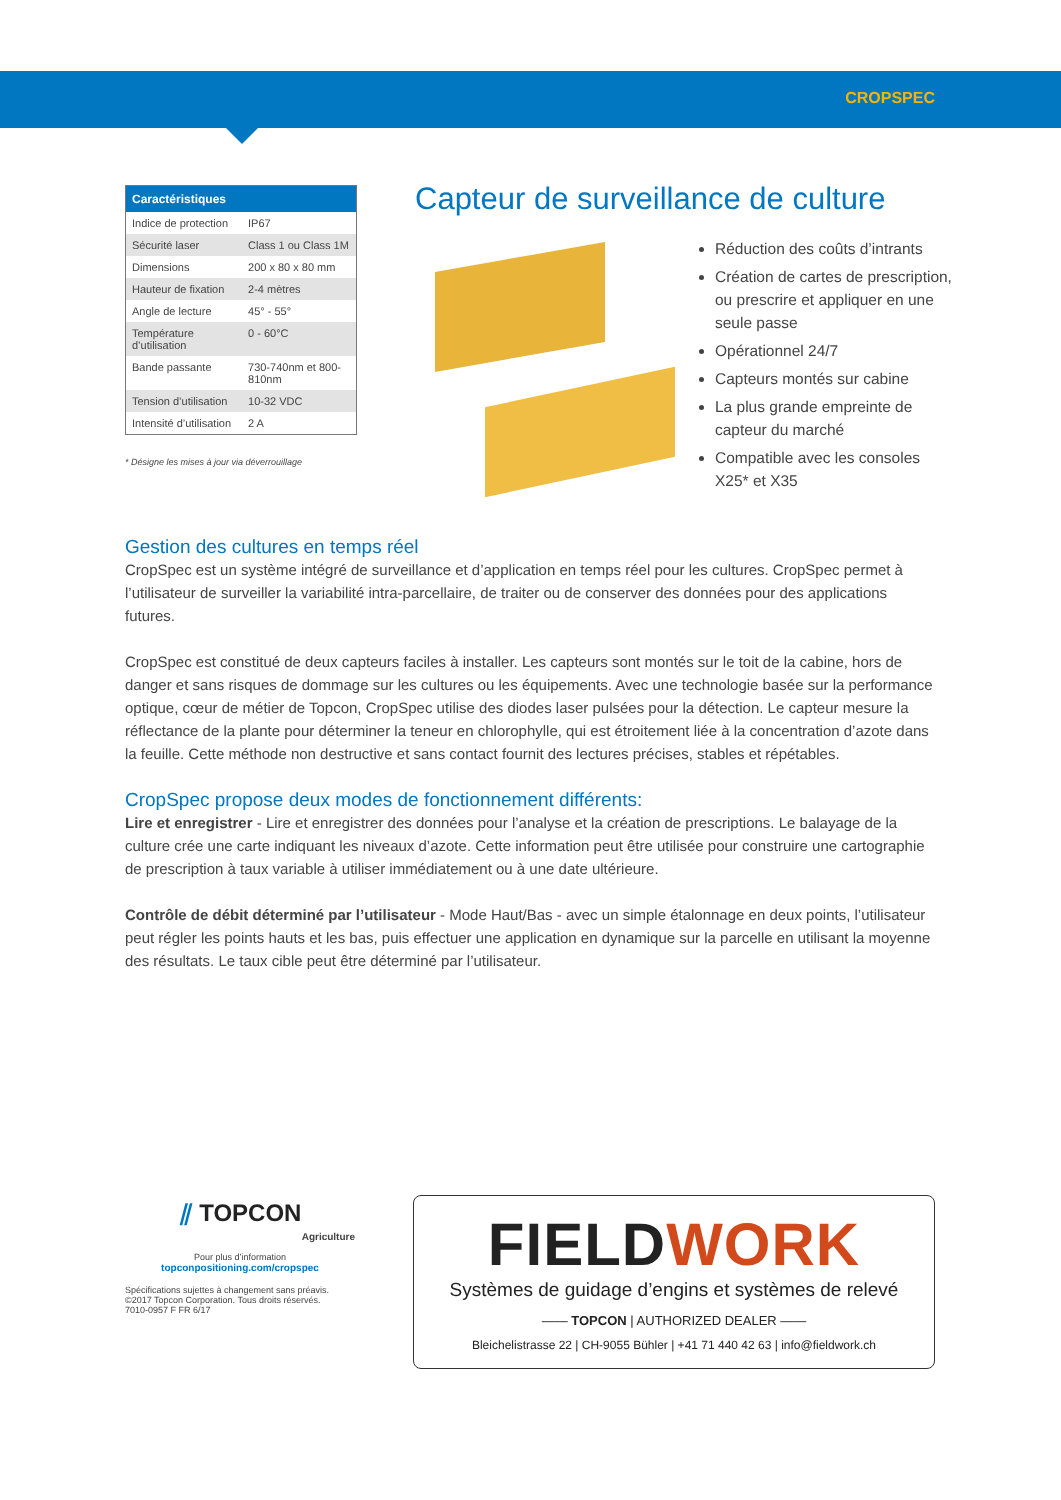CROPSPEC
| Caractéristiques | |
| --- | --- |
| Indice de protection | IP67 |
| Sécurité laser | Class 1 ou Class 1M |
| Dimensions | 200 x 80 x 80 mm |
| Hauteur de fixation | 2-4 mètres |
| Angle de lecture | 45° - 55° |
| Température d’utilisation | 0 - 60°C |
| Bande passante | 730-740nm et 800-810nm |
| Tension d’utilisation | 10-32 VDC |
| Intensité d’utilisation | 2 A |
* Désigne les mises à jour via déverrouillage
Capteur de surveillance de culture
Réduction des coûts d’intrants
Création de cartes de prescription, ou prescrire et appliquer en une seule passe
Opérationnel 24/7
Capteurs montés sur cabine
La plus grande empreinte de capteur du marché
Compatible avec les consoles X25* et X35
Gestion des cultures en temps réel
CropSpec est un système intégré de surveillance et d’application en temps réel pour les cultures. CropSpec permet à l’utilisateur de surveiller la variabilité intra-parcellaire, de traiter ou de conserver des données pour des applications futures.
CropSpec est constitué de deux capteurs faciles à installer. Les capteurs sont montés sur le toit de la cabine, hors de danger et sans risques de dommage sur les cultures ou les équipements. Avec une technologie basée sur la performance optique, cœur de métier de Topcon, CropSpec utilise des diodes laser pulsées pour la détection. Le capteur mesure la réflectance de la plante pour déterminer la teneur en chlorophylle, qui est étroitement liée à la concentration d’azote dans la feuille. Cette méthode non destructive et sans contact fournit des lectures précises, stables et répétables.
CropSpec propose deux modes de fonctionnement différents:
Lire et enregistrer - Lire et enregistrer des données pour l’analyse et la création de prescriptions. Le balayage de la culture crée une carte indiquant les niveaux d’azote. Cette information peut être utilisée pour construire une cartographie de prescription à taux variable à utiliser immédiatement ou à une date ultérieure.
Contrôle de débit déterminé par l’utilisateur - Mode Haut/Bas - avec un simple étalonnage en deux points, l’utilisateur peut régler les points hauts et les bas, puis effectuer une application en dynamique sur la parcelle en utilisant la moyenne des résultats. Le taux cible peut être déterminé par l’utilisateur.
⫽ TOPCON
Agriculture
Pour plus d’information
topconpositioning.com/cropspec
Spécifications sujettes à changement sans préavis.
©2017 Topcon Corporation. Tous droits réservés.
7010-0957 F FR 6/17
FIELDWORK
Systèmes de guidage d’engins et systèmes de relevé
—— TOPCON | AUTHORIZED DEALER ——
Bleichelistrasse 22 | CH-9055 Bühler | +41 71 440 42 63 | info@fieldwork.ch